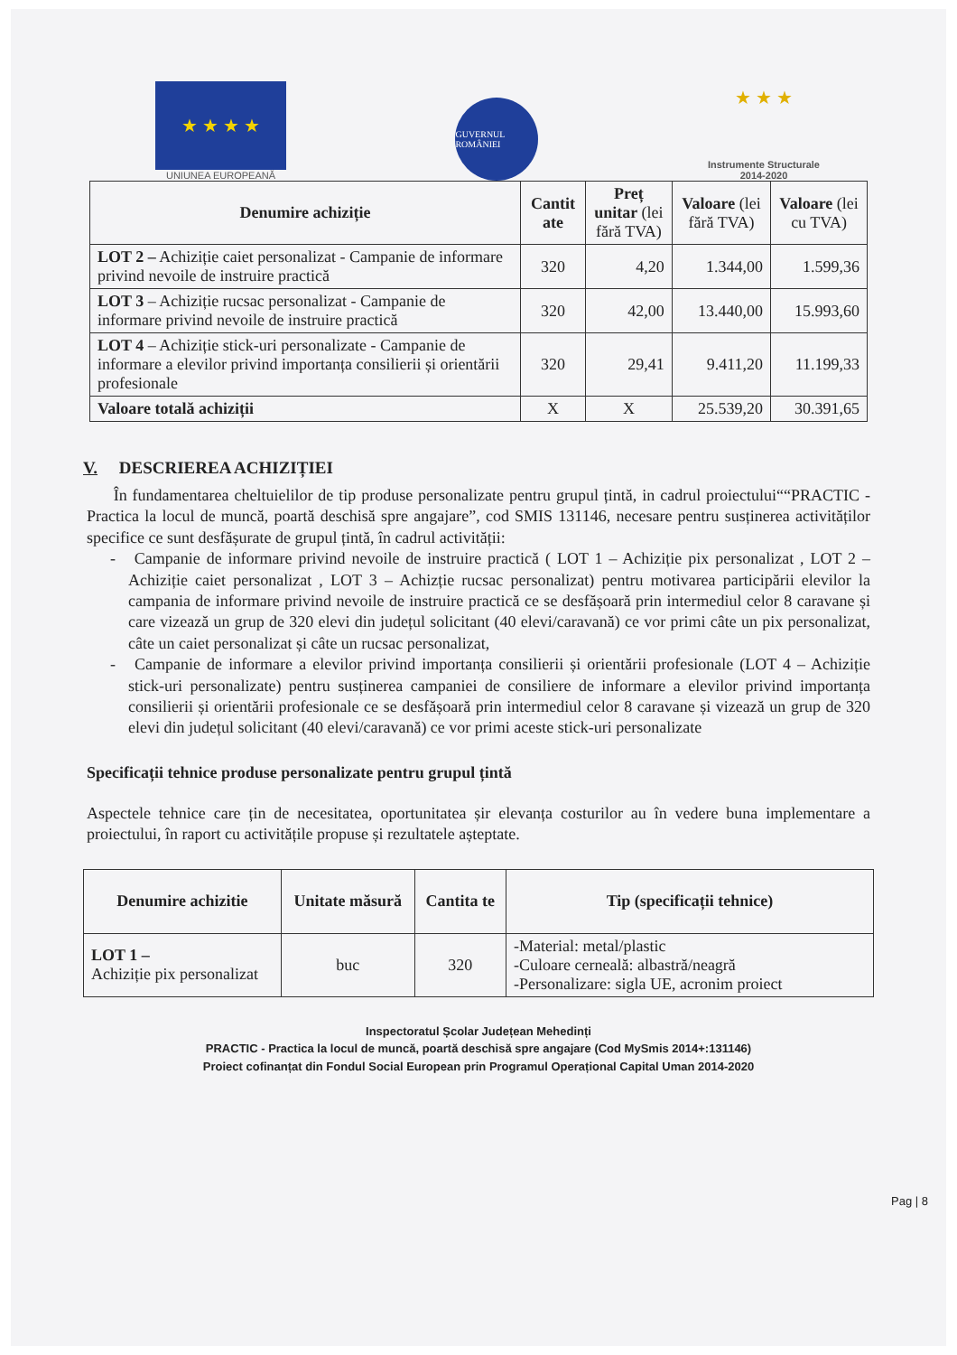★ ★ ★ ★
UNIUNEA EUROPEANĂ
GUVERNUL ROMÂNIEI
★ ★ ★
Instrumente Structurale
2014-2020
| Denumire achiziție | Cantit ate | Preț unitar (lei fără TVA) | Valoare (lei fără TVA) | Valoare (lei cu TVA) |
| --- | --- | --- | --- | --- |
| LOT 2 – Achiziție caiet personalizat - Campanie de informare privind nevoile de instruire practică | 320 | 4,20 | 1.344,00 | 1.599,36 |
| LOT 3 – Achiziție rucsac personalizat - Campanie de informare privind nevoile de instruire practică | 320 | 42,00 | 13.440,00 | 15.993,60 |
| LOT 4 – Achiziție stick-uri personalizate - Campanie de informare a elevilor privind importanța consilierii și orientării profesionale | 320 | 29,41 | 9.411,20 | 11.199,33 |
| Valoare totală achiziții | X | X | 25.539,20 | 30.391,65 |
V. DESCRIEREA ACHIZIȚIEI
În fundamentarea cheltuielilor de tip produse personalizate pentru grupul țintă, in cadrul proiectului““PRACTIC - Practica la locul de muncă, poartă deschisă spre angajare”, cod SMIS 131146, necesare pentru susținerea activităților specifice ce sunt desfășurate de grupul țintă, în cadrul activității:
- Campanie de informare privind nevoile de instruire practică ( LOT 1 – Achiziție pix personalizat , LOT 2 – Achiziție caiet personalizat , LOT 3 – Achizție rucsac personalizat) pentru motivarea participării elevilor la campania de informare privind nevoile de instruire practică ce se desfășoară prin intermediul celor 8 caravane și care vizează un grup de 320 elevi din județul solicitant (40 elevi/caravană) ce vor primi câte un pix personalizat, câte un caiet personalizat și câte un rucsac personalizat,
- Campanie de informare a elevilor privind importanța consilierii și orientării profesionale (LOT 4 – Achiziție stick-uri personalizate) pentru susținerea campaniei de consiliere de informare a elevilor privind importanța consilierii și orientării profesionale ce se desfășoară prin intermediul celor 8 caravane și vizează un grup de 320 elevi din județul solicitant (40 elevi/caravană) ce vor primi aceste stick-uri personalizate
Specificații tehnice produse personalizate pentru grupul țintă
Aspectele tehnice care țin de necesitatea, oportunitatea șir elevanța costurilor au în vedere buna implementare a proiectului, în raport cu activitățile propuse și rezultatele așteptate.
| Denumire achizitie | Unitate măsură | Cantita te | Tip (specificații tehnice) |
| --- | --- | --- | --- |
| LOT 1 – Achiziție pix personalizat | buc | 320 | -Material: metal/plastic -Culoare cerneală: albastră/neagră -Personalizare: sigla UE, acronim proiect |
Inspectoratul Școlar Județean Mehedinți
PRACTIC - Practica la locul de muncă, poartă deschisă spre angajare (Cod MySmis 2014+:131146)
Proiect cofinanțat din Fondul Social European prin Programul Operațional Capital Uman 2014-2020
Pag | 8